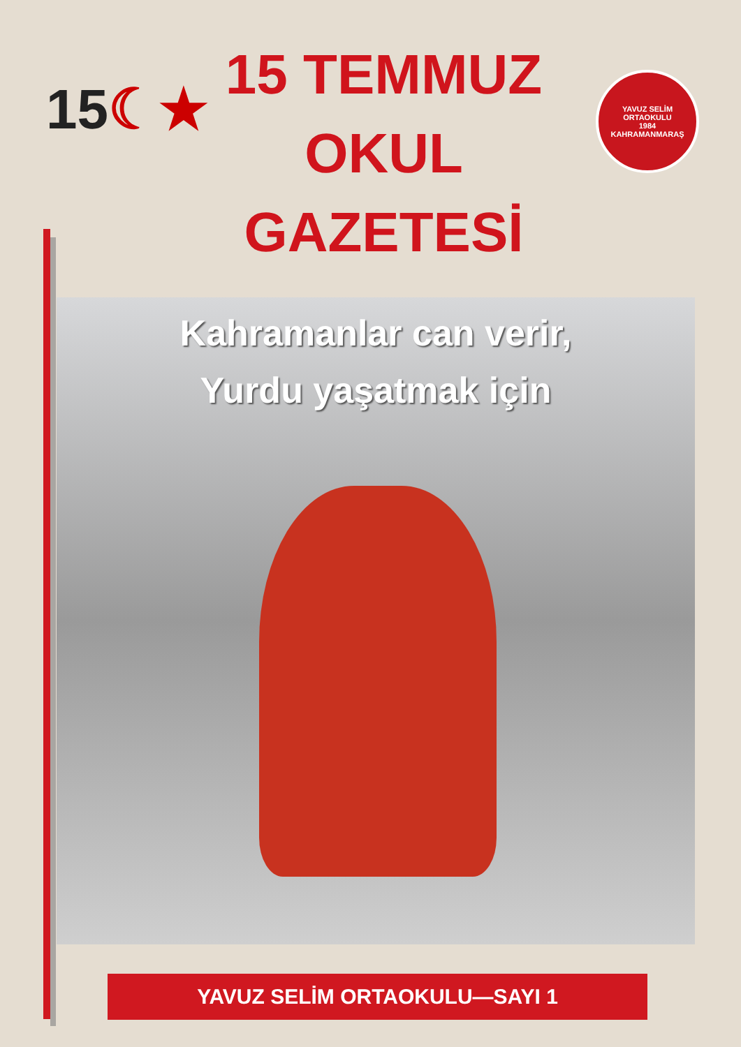15☾★
15 TEMMUZ
OKUL
GAZETESİ
YAVUZ SELİM
ORTAOKULU
1984
KAHRAMANMARAŞ
Kahramanlar can verir,
Yurdu yaşatmak için
YAVUZ SELİM ORTAOKULU—SAYI 1